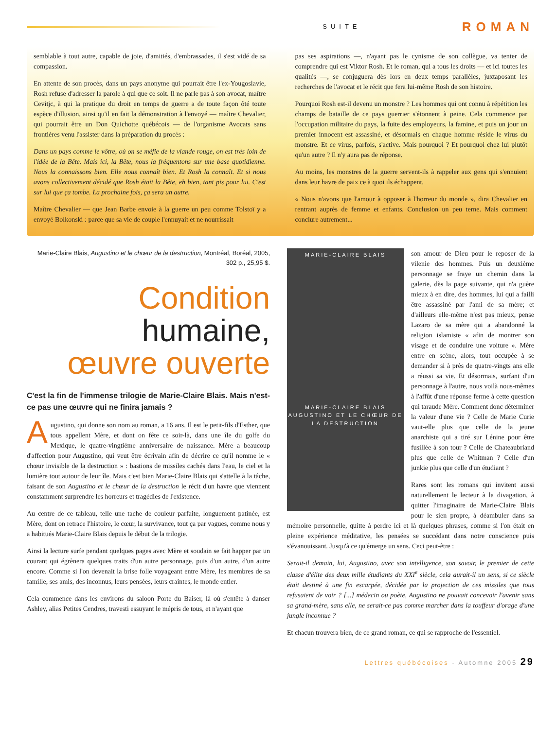SUITE ROMAN
semblable à tout autre, capable de joie, d'amitiés, d'embrassades, il s'est vidé de sa compassion.
En attente de son procès, dans un pays anonyme qui pourrait être l'ex-Yougoslavie, Rosh refuse d'adresser la parole à qui que ce soit. Il ne parle pas à son avocat, maître Cevitjc, à qui la pratique du droit en temps de guerre a de toute façon ôté toute espèce d'illusion, ainsi qu'il en fait la démonstration à l'envoyé — maître Chevalier, qui pourrait être un Don Quichotte québécois — de l'organisme Avocats sans frontières venu l'assister dans la préparation du procès :
Dans un pays comme le vôtre, où on se méfie de la viande rouge, on est très loin de l'idée de la Bête. Mais ici, la Bête, nous la fréquentons sur une base quotidienne. Nous la connaissons bien. Elle nous connaît bien. Et Rosh la connaît. Et si nous avons collectivement décidé que Rosh était la Bête, eh bien, tant pis pour lui. C'est sur lui que ça tombe. La prochaine fois, ça sera un autre.
Maître Chevalier — que Jean Barbe envoie à la guerre un peu comme Tolstoï y a envoyé Bolkonski : parce que sa vie de couple l'ennuyait et ne nourrissait
pas ses aspirations —, n'ayant pas le cynisme de son collègue, va tenter de comprendre qui est Viktor Rosh. Et le roman, qui a tous les droits — et ici toutes les qualités —, se conjuguera dès lors en deux temps parallèles, juxtaposant les recherches de l'avocat et le récit que fera lui-même Rosh de son histoire.
Pourquoi Rosh est-il devenu un monstre ? Les hommes qui ont connu à répétition les champs de bataille de ce pays guerrier s'étonnent à peine. Cela commence par l'occupation militaire du pays, la fuite des employeurs, la famine, et puis un jour un premier innocent est assassiné, et désormais en chaque homme réside le virus du monstre. Et ce virus, parfois, s'active. Mais pourquoi ? Et pourquoi chez lui plutôt qu'un autre ? Il n'y aura pas de réponse.
Au moins, les monstres de la guerre servent-ils à rappeler aux gens qui s'ennuient dans leur havre de paix ce à quoi ils échappent.
« Nous n'avons que l'amour à opposer à l'horreur du monde », dira Chevalier en rentrant auprès de femme et enfants. Conclusion un peu terne. Mais comment conclure autrement...
Marie-Claire Blais, Augustino et le chœur de la destruction, Montréal, Boréal, 2005, 302 p., 25,95 $.
Condition
humaine,
œuvre ouverte
C'est la fin de l'immense trilogie de Marie-Claire Blais. Mais n'est-ce pas une œuvre qui ne finira jamais ?
Augustino, qui donne son nom au roman, a 16 ans. Il est le petit-fils d'Esther, que tous appellent Mère, et dont on fête ce soir-là, dans une île du golfe du Mexique, le quatre-vingtième anniversaire de naissance. Mère a beaucoup d'affection pour Augustino, qui veut être écrivain afin de décrire ce qu'il nomme le « chœur invisible de la destruction » : bastions de missiles cachés dans l'eau, le ciel et la lumière tout autour de leur île. Mais c'est bien Marie-Claire Blais qui s'attelle à la tâche, faisant de son Augustino et le chœur de la destruction le récit d'un havre que viennent constamment surprendre les horreurs et tragédies de l'existence.
Au centre de ce tableau, telle une tache de couleur parfaite, longuement patinée, est Mère, dont on retrace l'histoire, le cœur, la survivance, tout ça par vagues, comme nous y a habitués Marie-Claire Blais depuis le début de la trilogie.
Ainsi la lecture surfe pendant quelques pages avec Mère et soudain se fait happer par un courant qui égrènera quelques traits d'un autre personnage, puis d'un autre, d'un autre encore. Comme si l'on devenait la brise folle voyageant entre Mère, les membres de sa famille, ses amis, des inconnus, leurs pensées, leurs craintes, le monde entier.
Cela commence dans les environs du saloon Porte du Baiser, là où s'entête à danser Ashley, alias Petites Cendres, travesti essuyant le mépris de tous, et n'ayant que
MARIE-CLAIRE BLAIS
MARIE-CLAIRE BLAIS
AUGUSTINO ET LE CHŒUR DE LA DESTRUCTION
son amour de Dieu pour le reposer de la vilenie des hommes. Puis un deuxième personnage se fraye un chemin dans la galerie, dès la page suivante, qui n'a guère mieux à en dire, des hommes, lui qui a failli être assassiné par l'ami de sa mère; et d'ailleurs elle-même n'est pas mieux, pense Lazaro de sa mère qui a abandonné la religion islamiste « afin de montrer son visage et de conduire une voiture ». Mère entre en scène, alors, tout occupée à se demander si à près de quatre-vingts ans elle a réussi sa vie. Et désormais, surfant d'un personnage à l'autre, nous voilà nous-mêmes à l'affût d'une réponse ferme à cette question qui taraude Mère. Comment donc déterminer la valeur d'une vie ? Celle de Marie Curie vaut-elle plus que celle de la jeune anarchiste qui a tiré sur Lénine pour être fusillée à son tour ? Celle de Chateaubriand plus que celle de Whitman ? Celle d'un junkie plus que celle d'un étudiant ?
Rares sont les romans qui invitent aussi naturellement le lecteur à la divagation, à quitter l'imaginaire de Marie-Claire Blais pour le sien propre, à déambuler dans sa mémoire personnelle, quitte à perdre ici et là quelques phrases, comme si l'on était en pleine expérience méditative, les pensées se succédant dans notre conscience puis s'évanouissant. Jusqu'à ce qu'émerge un sens. Ceci peut-être :
Serait-il demain, lui, Augustino, avec son intelligence, son savoir, le premier de cette classe d'élite des deux mille étudiants du XXI<sup>e</sup> siècle, cela aurait-il un sens, si ce siècle était destiné à une fin escarpée, décidée par la projection de ces missiles que tous refusaient de voir ? [...] médecin ou poète, Augustino ne pouvait concevoir l'avenir sans sa grand-mère, sans elle, ne serait-ce pas comme marcher dans la touffeur d'orage d'une jungle inconnue ?
Et chacun trouvera bien, de ce grand roman, ce qui se rapproche de l'essentiel.
Lettres québécoises - Automne 2005 29